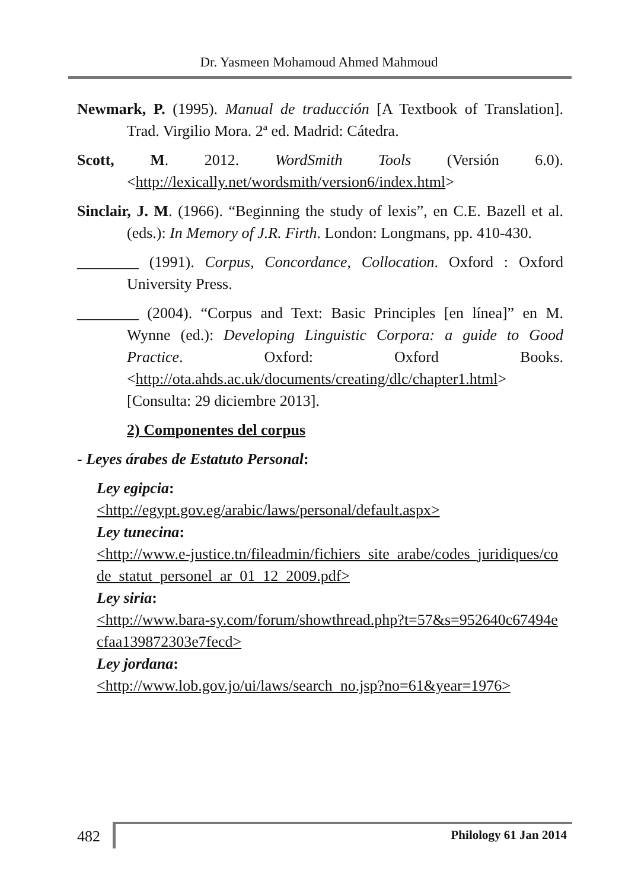Dr. Yasmeen Mohamoud Ahmed Mahmoud
Newmark, P. (1995). Manual de traducción [A Textbook of Translation]. Trad. Virgilio Mora. 2ª ed. Madrid: Cátedra.
Scott, M. 2012. WordSmith Tools (Versión 6.0). <http://lexically.net/wordsmith/version6/index.html>
Sinclair, J. M. (1966). “Beginning the study of lexis”, en C.E. Bazell et al. (eds.): In Memory of J.R. Firth. London: Longmans, pp. 410-430.
________ (1991). Corpus, Concordance, Collocation. Oxford : Oxford University Press.
________ (2004). “Corpus and Text: Basic Principles [en línea]” en M. Wynne (ed.): Developing Linguistic Corpora: a guide to Good Practice. Oxford: Oxford Books. <http://ota.ahds.ac.uk/documents/creating/dlc/chapter1.html> [Consulta: 29 diciembre 2013].
2) Componentes del corpus
- Leyes árabes de Estatuto Personal:
Ley egipcia:
<http://egypt.gov.eg/arabic/laws/personal/default.aspx>
Ley tunecina:
<http://www.e-justice.tn/fileadmin/fichiers_site_arabe/codes_juridiques/code_statut_personel_ar_01_12_2009.pdf>
Ley siria:
<http://www.bara-sy.com/forum/showthread.php?t=57&s=952640c67494ecfaa139872303e7fecd>
Ley jordana:
<http://www.lob.gov.jo/ui/laws/search_no.jsp?no=61&year=1976>
482 Philology 61 Jan 2014